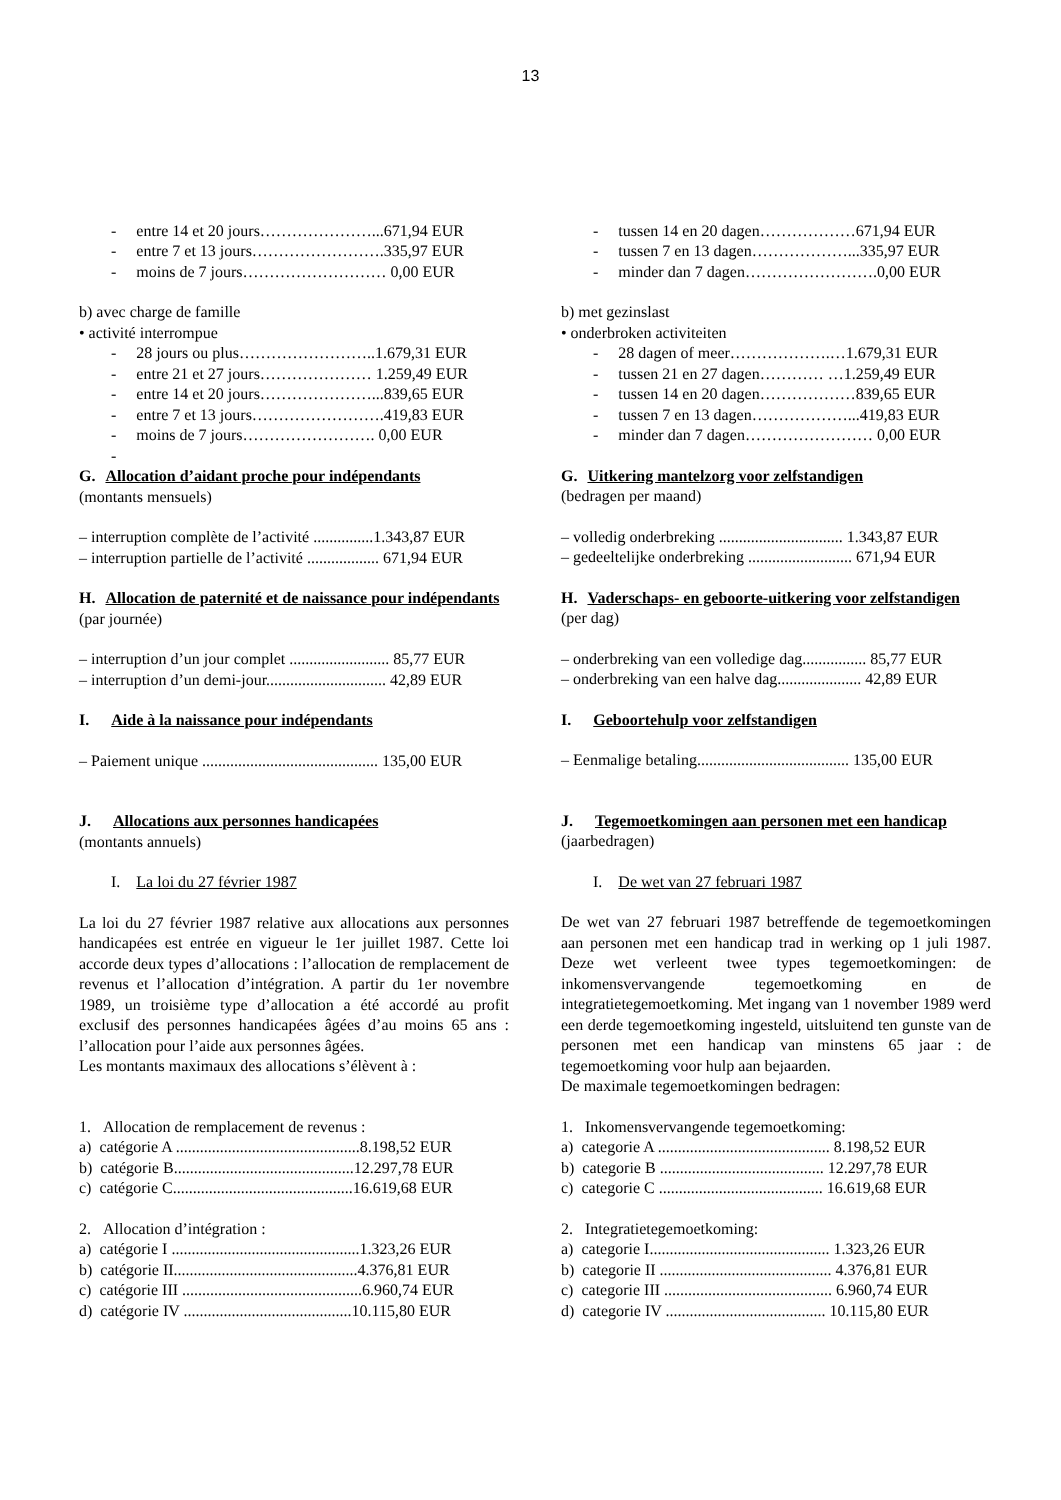13
- entre 14 et 20 jours…………………...671,94 EUR
- entre 7 et 13 jours…………………….335,97 EUR
- moins de 7 jours……………………… 0,00 EUR
b) avec charge de famille
• activité interrompue
- 28 jours ou plus……………………..1.679,31 EUR
- entre 21 et 27 jours………………… 1.259,49 EUR
- entre 14 et 20 jours…………………...839,65 EUR
- entre 7 et 13 jours…………………….419,83 EUR
- moins de 7 jours……………………. 0,00 EUR
-
G. Allocation d’aidant proche pour indépendants
(montants mensuels)
– interruption complète de l’activité ...............1.343,87 EUR
– interruption partielle de l’activité .................. 671,94 EUR
H. Allocation de paternité et de naissance pour indépendants
(par journée)
– interruption d’un jour complet ......................... 85,77 EUR
– interruption d’un demi-jour.............................. 42,89 EUR
I. Aide à la naissance pour indépendants
– Paiement unique ............................................ 135,00 EUR
J. Allocations aux personnes handicapées
(montants annuels)
I. La loi du 27 février 1987
La loi du 27 février 1987 relative aux allocations aux personnes handicapées est entrée en vigueur le 1er juillet 1987. Cette loi accorde deux types d’allocations : l’allocation de remplacement de revenus et l’allocation d’intégration. A partir du 1er novembre 1989, un troisième type d’allocation a été accordé au profit exclusif des personnes handicapées âgées d’au moins 65 ans : l’allocation pour l’aide aux personnes âgées.
Les montants maximaux des allocations s’élèvent à :
1. Allocation de remplacement de revenus :
a) catégorie A ..............................................8.198,52 EUR
b) catégorie B.............................................12.297,78 EUR
c) catégorie C.............................................16.619,68 EUR
2. Allocation d’intégration :
a) catégorie I ...............................................1.323,26 EUR
b) catégorie II..............................................4.376,81 EUR
c) catégorie III .............................................6.960,74 EUR
d) catégorie IV ..........................................10.115,80 EUR
- tussen 14 en 20 dagen………………671,94 EUR
- tussen 7 en 13 dagen………………...335,97 EUR
- minder dan 7 dagen…………………….0,00 EUR
b) met gezinslast
• onderbroken activiteiten
- 28 dagen of meer……………….…1.679,31 EUR
- tussen 21 en 27 dagen………… …1.259,49 EUR
- tussen 14 en 20 dagen………………839,65 EUR
- tussen 7 en 13 dagen………………...419,83 EUR
- minder dan 7 dagen…………………… 0,00 EUR
G. Uitkering mantelzorg voor zelfstandigen
(bedragen per maand)
– volledig onderbreking ............................... 1.343,87 EUR
– gedeeltelijke onderbreking .......................... 671,94 EUR
H. Vaderschaps- en geboorte-uitkering voor zelfstandigen
(per dag)
– onderbreking van een volledige dag................ 85,77 EUR
– onderbreking van een halve dag..................... 42,89 EUR
I. Geboortehulp voor zelfstandigen
– Eenmalige betaling...................................... 135,00 EUR
J. Tegemoetkomingen aan personen met een handicap
(jaarbedragen)
I. De wet van 27 februari 1987
De wet van 27 februari 1987 betreffende de tegemoetkomingen aan personen met een handicap trad in werking op 1 juli 1987. Deze wet verleent twee types tegemoetkomingen: de inkomensvervangende tegemoetkoming en de integratietegemoetkoming. Met ingang van 1 november 1989 werd een derde tegemoetkoming ingesteld, uitsluitend ten gunste van de personen met een handicap van minstens 65 jaar : de tegemoetkoming voor hulp aan bejaarden.
De maximale tegemoetkomingen bedragen:
1. Inkomensvervangende tegemoetkoming:
a) categorie A ........................................... 8.198,52 EUR
b) categorie B ......................................... 12.297,78 EUR
c) categorie C ......................................... 16.619,68 EUR
2. Integratietegemoetkoming:
a) categorie I............................................. 1.323,26 EUR
b) categorie II ........................................... 4.376,81 EUR
c) categorie III .......................................... 6.960,74 EUR
d) categorie IV ........................................ 10.115,80 EUR